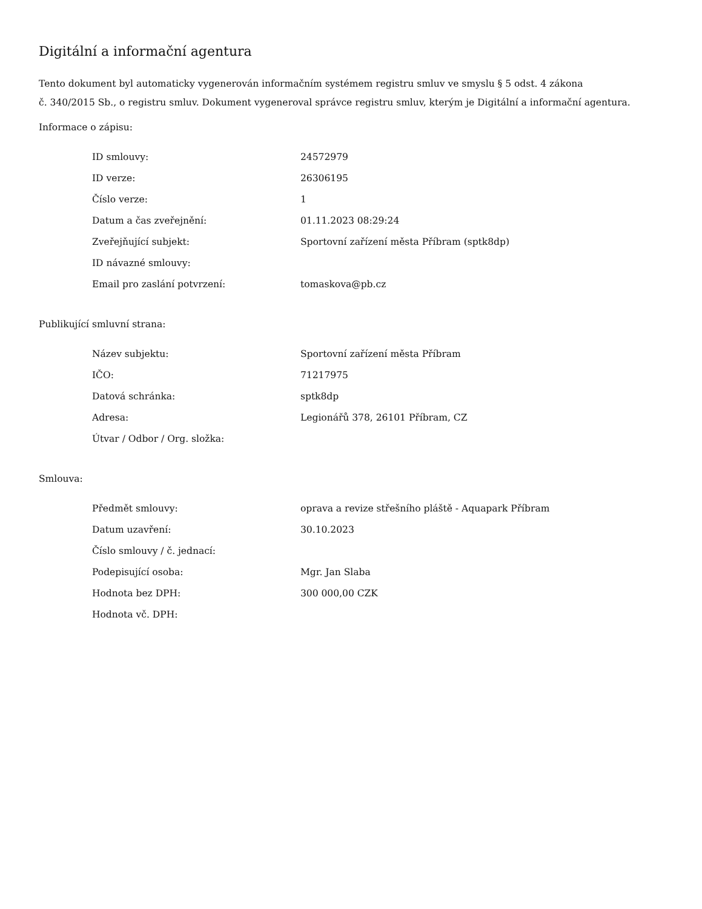Digitální a informační agentura
Tento dokument byl automaticky vygenerován informačním systémem registru smluv ve smyslu § 5 odst. 4 zákona
č. 340/2015 Sb., o registru smluv. Dokument vygeneroval správce registru smluv, kterým je Digitální a informační agentura.
Informace o zápisu:
| ID smlouvy: | 24572979 |
| ID verze: | 26306195 |
| Číslo verze: | 1 |
| Datum a čas zveřejnění: | 01.11.2023 08:29:24 |
| Zveřejňující subjekt: | Sportovní zařízení města Příbram (sptk8dp) |
| ID návazné smlouvy: | |
| Email pro zaslání potvrzení: | tomaskova@pb.cz |
Publikující smluvní strana:
| Název subjektu: | Sportovní zařízení města Příbram |
| IČO: | 71217975 |
| Datová schránka: | sptk8dp |
| Adresa: | Legionářů 378, 26101 Příbram, CZ |
| Útvar / Odbor / Org. složka: | |
Smlouva:
| Předmět smlouvy: | oprava a revize střešního pláště - Aquapark Příbram |
| Datum uzavření: | 30.10.2023 |
| Číslo smlouvy / č. jednací: | |
| Podepisující osoba: | Mgr. Jan Slaba |
| Hodnota bez DPH: | 300 000,00 CZK |
| Hodnota vč. DPH: | |